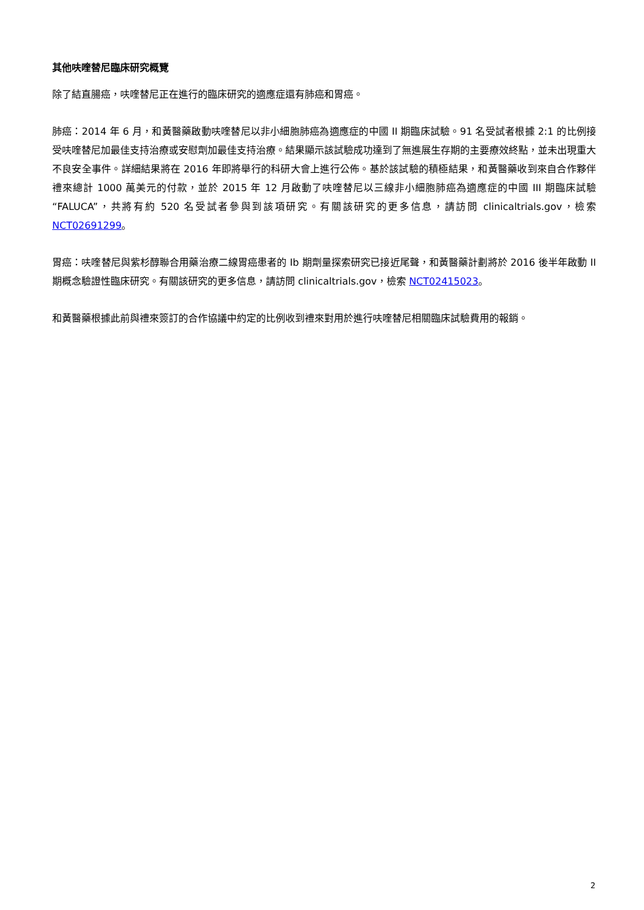其他呋喹替尼臨床研究概覽
除了結直腸癌，呋喹替尼正在進行的臨床研究的適應症還有肺癌和胃癌。
肺癌：2014 年 6 月，和黃醫藥啟動呋喹替尼以非小細胞肺癌為適應症的中國 II 期臨床試驗。91 名受試者根據 2:1 的比例接受呋喹替尼加最佳支持治療或安慰劑加最佳支持治療。結果顯示該試驗成功達到了無進展生存期的主要療效終點，並未出現重大不良安全事件。詳細結果將在 2016 年即將舉行的科研大會上進行公佈。基於該試驗的積極結果，和黃醫藥收到來自合作夥伴禮來總計 1000 萬美元的付款，並於 2015 年 12 月啟動了呋喹替尼以三線非小細胞肺癌為適應症的中國 III 期臨床試驗“FALUCA”，共將有約 520 名受試者參與到該項研究。有關該研究的更多信息，請訪問 clinicaltrials.gov，檢索 NCT02691299。
胃癌：呋喹替尼與紫杉醇聯合用藥治療二線胃癌患者的 Ib 期劑量探索研究已接近尾聲，和黃醫藥計劃將於 2016 後半年啟動 II 期概念驗證性臨床研究。有關該研究的更多信息，請訪問 clinicaltrials.gov，檢索 NCT02415023。
和黃醫藥根據此前與禮來簽訂的合作協議中約定的比例收到禮來對用於進行呋喹替尼相關臨床試驗費用的報銷。
2